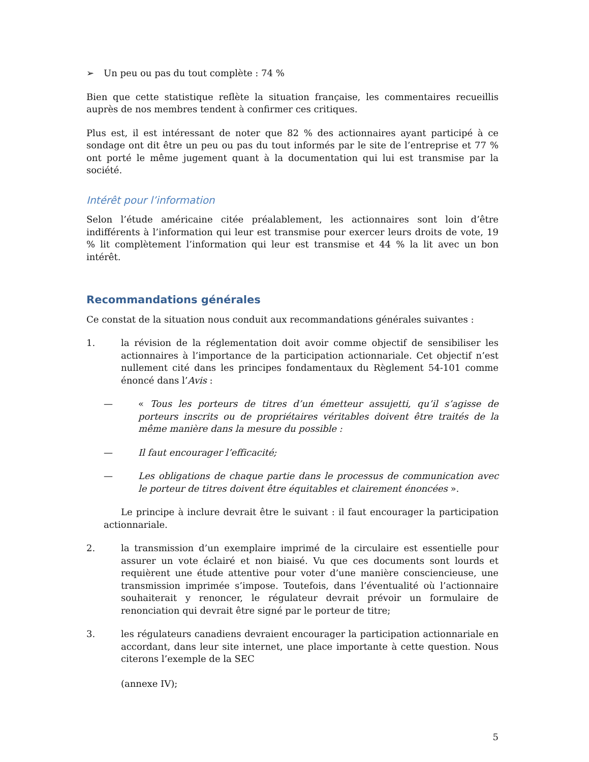➢ Un peu ou pas du tout complète : 74 %
Bien que cette statistique reflète la situation française, les commentaires recueillis auprès de nos membres tendent à confirmer ces critiques.
Plus est, il est intéressant de noter que 82 % des actionnaires ayant participé à ce sondage ont dit être un peu ou pas du tout informés par le site de l’entreprise et 77 % ont porté le même jugement quant à la documentation qui lui est transmise par la société.
Intérêt pour l’information
Selon l’étude américaine citée préalablement, les actionnaires sont loin d’être indifférents à l’information qui leur est transmise pour exercer leurs droits de vote, 19 % lit complètement l’information qui leur est transmise et 44 % la lit avec un bon intérêt.
Recommandations générales
Ce constat de la situation nous conduit aux recommandations générales suivantes :
1. la révision de la réglementation doit avoir comme objectif de sensibiliser les actionnaires à l’importance de la participation actionnariale. Cet objectif n’est nullement cité dans les principes fondamentaux du Règlement 54-101 comme énoncé dans l’Avis :
— « Tous les porteurs de titres d’un émetteur assujetti, qu’il s’agisse de porteurs inscrits ou de propriétaires véritables doivent être traités de la même manière dans la mesure du possible :
— Il faut encourager l’efficacité;
— Les obligations de chaque partie dans le processus de communication avec le porteur de titres doivent être équitables et clairement énoncées ».
Le principe à inclure devrait être le suivant : il faut encourager la participation actionnariale.
2. la transmission d’un exemplaire imprimé de la circulaire est essentielle pour assurer un vote éclairé et non biaisé. Vu que ces documents sont lourds et requièrent une étude attentive pour voter d’une manière consciencieuse, une transmission imprimée s’impose. Toutefois, dans l’éventualité où l’actionnaire souhaiterait y renoncer, le régulateur devrait prévoir un formulaire de renonciation qui devrait être signé par le porteur de titre;
3. les régulateurs canadiens devraient encourager la participation actionnariale en accordant, dans leur site internet, une place importante à cette question. Nous citerons l’exemple de la SEC
(annexe IV);
5